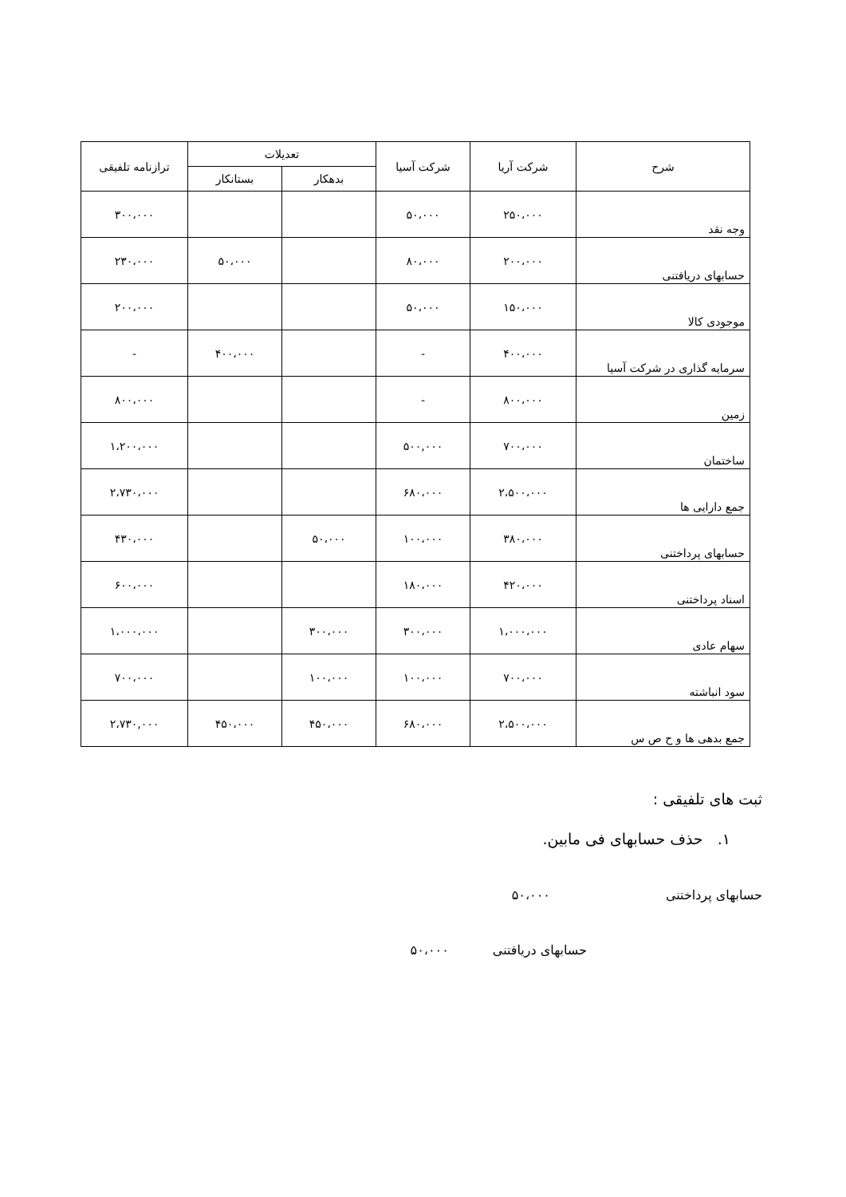| شرح | شرکت آریا | شرکت آسیا | تعدیلات | | ترازنامه تلفیقی |
| --- | --- | --- | --- | --- | --- |
| | | | بدهکار | بستانکار | |
| وجه نقد | ۲۵۰،۰۰۰ | ۵۰،۰۰۰ | | | ۳۰۰،۰۰۰ |
| حسابهای دریافتنی | ۲۰۰،۰۰۰ | ۸۰،۰۰۰ | | ۵۰،۰۰۰ | ۲۳۰،۰۰۰ |
| موجودی کالا | ۱۵۰،۰۰۰ | ۵۰،۰۰۰ | | | ۲۰۰،۰۰۰ |
| سرمایه گذاری در شرکت آسیا | ۴۰۰،۰۰۰ | - | | ۴۰۰،۰۰۰ | - |
| زمین | ۸۰۰،۰۰۰ | - | | | ۸۰۰،۰۰۰ |
| ساختمان | ۷۰۰،۰۰۰ | ۵۰۰,۰۰۰ | | | ۱،۲۰۰،۰۰۰ |
| جمع دارایی ها | ۲،۵۰۰،۰۰۰ | ۶۸۰،۰۰۰ | | | ۲،۷۳۰،۰۰۰ |
| حسابهای پرداختنی | ۳۸۰،۰۰۰ | ۱۰۰،۰۰۰ | ۵۰،۰۰۰ | | ۴۳۰،۰۰۰ |
| اسناد پرداختنی | ۴۲۰،۰۰۰ | ۱۸۰،۰۰۰ | | | ۶۰۰،۰۰۰ |
| سهام عادی | ۱،۰۰۰،۰۰۰ | ۳۰۰،۰۰۰ | ۳۰۰،۰۰۰ | | ۱،۰۰۰،۰۰۰ |
| سود انباشته | ۷۰۰،۰۰۰ | ۱۰۰،۰۰۰ | ۱۰۰،۰۰۰ | | ۷۰۰،۰۰۰ |
| جمع بدهی ها و ح ص س | ۲،۵۰۰،۰۰۰ | ۶۸۰،۰۰۰ | ۴۵۰،۰۰۰ | ۴۵۰،۰۰۰ | ۲،۷۳۰,۰۰۰ |
ثبت های تلفیقی :
۱. حذف حسابهای فی مابین.
حسابهای پرداختنی ۵۰،۰۰۰
حسابهای دریافتنی ۵۰،۰۰۰